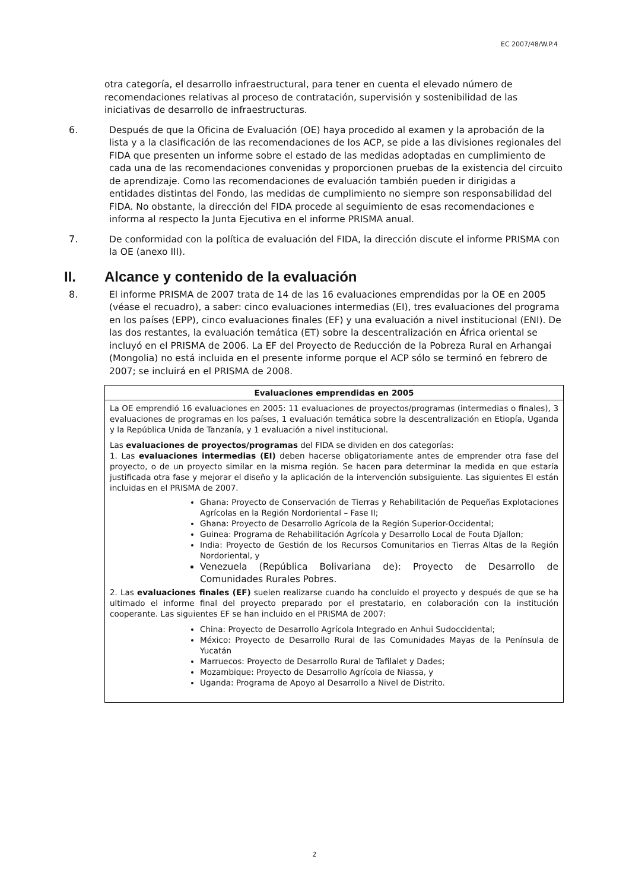EC 2007/48/W.P.4
otra categoría, el desarrollo infraestructural, para tener en cuenta el elevado número de recomendaciones relativas al proceso de contratación, supervisión y sostenibilidad de las iniciativas de desarrollo de infraestructuras.
6.
Después de que la Oficina de Evaluación (OE) haya procedido al examen y la aprobación de la lista y a la clasificación de las recomendaciones de los ACP, se pide a las divisiones regionales del FIDA que presenten un informe sobre el estado de las medidas adoptadas en cumplimiento de cada una de las recomendaciones convenidas y proporcionen pruebas de la existencia del circuito de aprendizaje. Como las recomendaciones de evaluación también pueden ir dirigidas a entidades distintas del Fondo, las medidas de cumplimiento no siempre son responsabilidad del FIDA. No obstante, la dirección del FIDA procede al seguimiento de esas recomendaciones e informa al respecto la Junta Ejecutiva en el informe PRISMA anual.
7.
De conformidad con la política de evaluación del FIDA, la dirección discute el informe PRISMA con la OE (anexo III).
II. Alcance y contenido de la evaluación
8.
El informe PRISMA de 2007 trata de 14 de las 16 evaluaciones emprendidas por la OE en 2005 (véase el recuadro), a saber: cinco evaluaciones intermedias (EI), tres evaluaciones del programa en los países (EPP), cinco evaluaciones finales (EF) y una evaluación a nivel institucional (ENI). De las dos restantes, la evaluación temática (ET) sobre la descentralización en África oriental se incluyó en el PRISMA de 2006. La EF del Proyecto de Reducción de la Pobreza Rural en Arhangai (Mongolia) no está incluida en el presente informe porque el ACP sólo se terminó en febrero de 2007; se incluirá en el PRISMA de 2008.
Evaluaciones emprendidas en 2005
La OE emprendió 16 evaluaciones en 2005: 11 evaluaciones de proyectos/programas (intermedias o finales), 3 evaluaciones de programas en los países, 1 evaluación temática sobre la descentralización en Etiopía, Uganda y la República Unida de Tanzanía, y 1 evaluación a nivel institucional.
Las evaluaciones de proyectos/programas del FIDA se dividen en dos categorías:
1. Las evaluaciones intermedias (EI) deben hacerse obligatoriamente antes de emprender otra fase del proyecto, o de un proyecto similar en la misma región. Se hacen para determinar la medida en que estaría justificada otra fase y mejorar el diseño y la aplicación de la intervención subsiguiente. Las siguientes EI están incluidas en el PRISMA de 2007.
Ghana: Proyecto de Conservación de Tierras y Rehabilitación de Pequeñas Explotaciones Agrícolas en la Región Nordoriental – Fase II;
Ghana: Proyecto de Desarrollo Agrícola de la Región Superior-Occidental;
Guinea: Programa de Rehabilitación Agrícola y Desarrollo Local de Fouta Djallon;
India: Proyecto de Gestión de los Recursos Comunitarios en Tierras Altas de la Región Nordoriental, y
Venezuela (República Bolivariana de): Proyecto de Desarrollo de Comunidades Rurales Pobres.
2. Las evaluaciones finales (EF) suelen realizarse cuando ha concluido el proyecto y después de que se ha ultimado el informe final del proyecto preparado por el prestatario, en colaboración con la institución cooperante. Las siguientes EF se han incluido en el PRISMA de 2007:
China: Proyecto de Desarrollo Agrícola Integrado en Anhui Sudoccidental;
México: Proyecto de Desarrollo Rural de las Comunidades Mayas de la Península de Yucatán
Marruecos: Proyecto de Desarrollo Rural de Tafilalet y Dades;
Mozambique: Proyecto de Desarrollo Agrícola de Niassa, y
Uganda: Programa de Apoyo al Desarrollo a Nivel de Distrito.
2